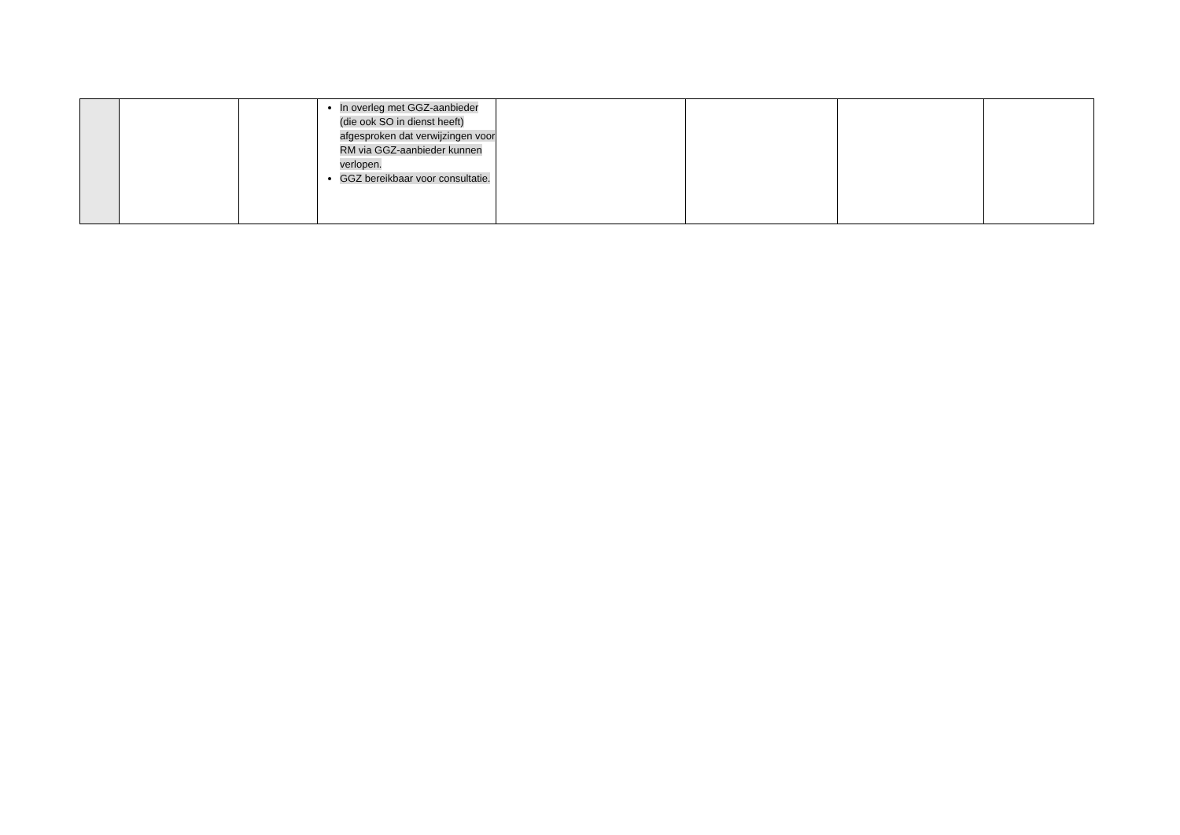| | | | In overleg met GGZ-aanbieder (die ook SO in dienst heeft) afgesproken dat verwijzingen voor RM via GGZ-aanbieder kunnen verlopen. GGZ bereikbaar voor consultatie. | | | | |